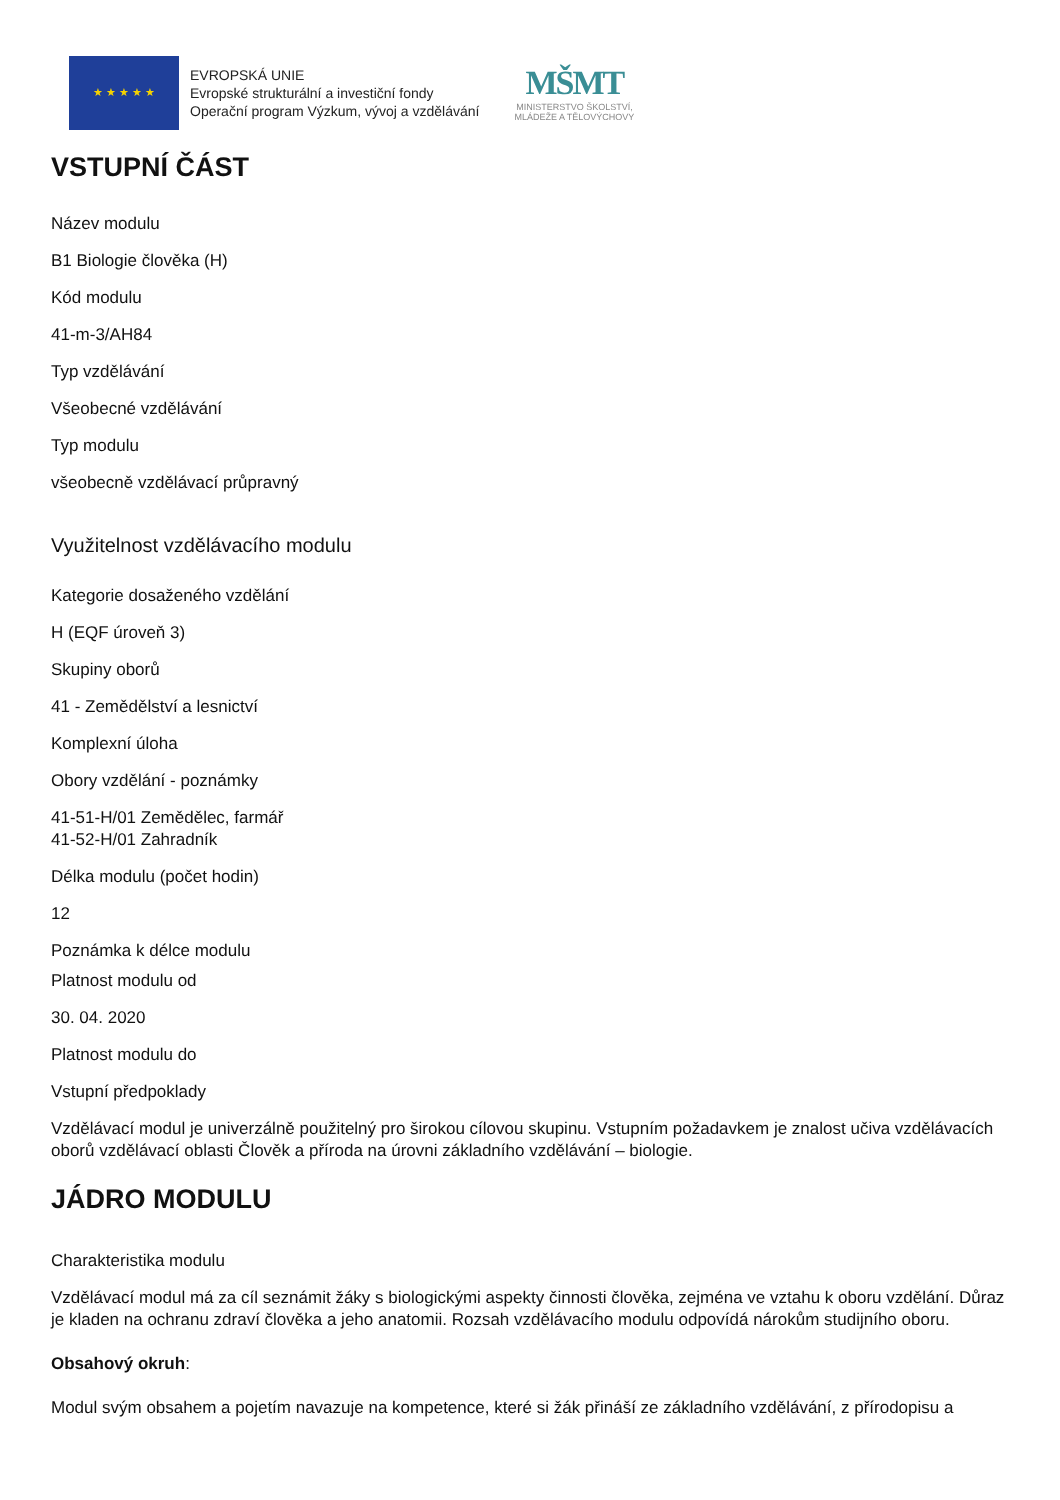★ ★ ★ ★ ★
EVROPSKÁ UNIE
Evropské strukturální a investiční fondy
Operační program Výzkum, vývoj a vzdělávání
MŠMT
MINISTERSTVO ŠKOLSTVÍ,
MLÁDEŽE A TĚLOVÝCHOVY
VSTUPNÍ ČÁST
Název modulu
B1 Biologie člověka (H)
Kód modulu
41-m-3/AH84
Typ vzdělávání
Všeobecné vzdělávání
Typ modulu
všeobecně vzdělávací průpravný
Využitelnost vzdělávacího modulu
Kategorie dosaženého vzdělání
H (EQF úroveň 3)
Skupiny oborů
41 - Zemědělství a lesnictví
Komplexní úloha
Obory vzdělání - poznámky
41-51-H/01 Zemědělec, farmář
41-52-H/01 Zahradník
Délka modulu (počet hodin)
12
Poznámka k délce modulu
Platnost modulu od
30. 04. 2020
Platnost modulu do
Vstupní předpoklady
Vzdělávací modul je univerzálně použitelný pro širokou cílovou skupinu. Vstupním požadavkem je znalost učiva vzdělávacích oborů vzdělávací oblasti Člověk a příroda na úrovni základního vzdělávání – biologie.
JÁDRO MODULU
Charakteristika modulu
Vzdělávací modul má za cíl seznámit žáky s biologickými aspekty činnosti člověka, zejména ve vztahu k oboru vzdělání. Důraz je kladen na ochranu zdraví člověka a jeho anatomii. Rozsah vzdělávacího modulu odpovídá nárokům studijního oboru.
Obsahový okruh:
Modul svým obsahem a pojetím navazuje na kompetence, které si žák přináší ze základního vzdělávání, z přírodopisu a